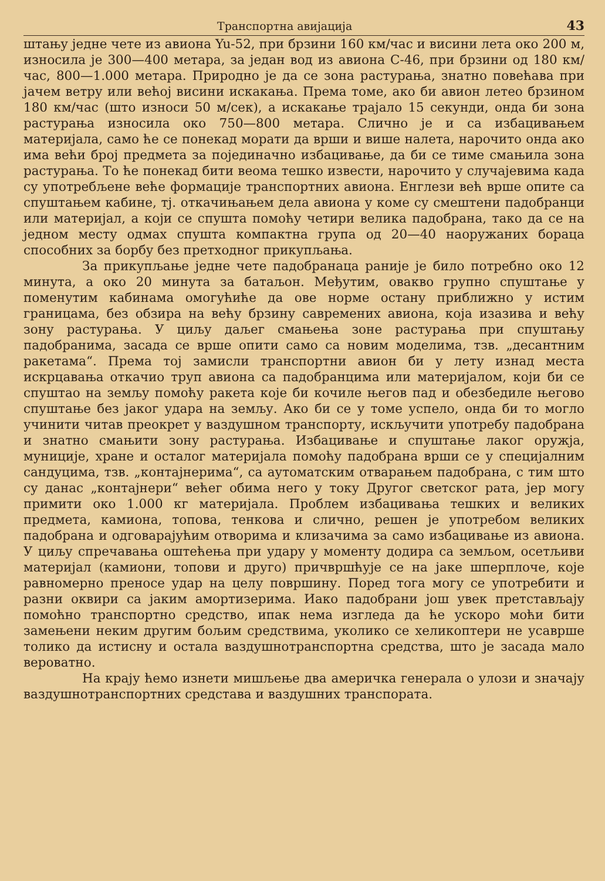Транспортна авијација 43
штању једне чете из авиона Yu-52, при брзини 160 км/час и висини лета око 200 м, износила је 300—400 метара, за један вод из авиона C-46, при брзини од 180 км/час, 800—1.000 метара. Природно је да се зона растурања, знатно повећава при јачем ветру или већој висини искакања. Према томе, ако би авион летео брзином 180 км/час (што износи 50 м/сек), а искакање трајало 15 секунди, онда би зона растурања износила око 750—800 метара. Слично је и са избацивањем материјала, само ће се понекад морати да врши и више налета, нарочито онда ако има већи број предмета за појединачно избацивање, да би се тиме смањила зона растурања. То ће понекад бити веома тешко извести, нарочито у случајевима када су употребљене веће формације транспортних авиона. Енглези већ врше опите са спуштањем кабине, тј. откачињањем дела авиона у коме су смештени падобранци или материјал, а који се спушта помоћу четири велика падобрана, тако да се на једном месту одмах спушта компактна група од 20—40 наоружаних бораца способних за борбу без претходног прикупљања.
За прикупљање једне чете падобранаца раније је било потребно око 12 минута, а око 20 минута за батаљон. Међутим, овакво групно спуштање у поменутим кабинама омогућиће да ове норме остану приближно у истим границама, без обзира на већу брзину савремених авиона, која изазива и већу зону растурања. У циљу даљег смањења зоне растурања при спуштању падобранима, засада се врше опити само са новим моделима, тзв. „десантним ракетама“. Према тој замисли транспортни авион би у лету изнад места искрцавања откачио труп авиона са падобранцима или материјалом, који би се спуштао на земљу помоћу ракета које би кочиле његов пад и обезбедиле његово спуштање без јаког удара на земљу. Ако би се у томе успело, онда би то могло учинити читав преокрет у ваздушном транспорту, искључити употребу падобрана и знатно смањити зону растурања. Избацивање и спуштање лаког оружја, муниције, хране и осталог материјала помоћу падобрана врши се у специјалним сандуцима, тзв. „контајнерима“, са аутоматским отварањем падобрана, с тим што су данас „контајнери“ већег обима него у току Другог светског рата, јер могу примити око 1.000 кг материјала. Проблем избацивања тешких и великих предмета, камиона, топова, тенкова и слично, решен је употребом великих падобрана и одговарајућим отворима и клизачима за само избацивање из авиона. У циљу спречавања оштећења при удару у моменту додира са земљом, осетљиви материјал (камиони, топови и друго) причвршћује се на јаке шперплоче, које равномерно преносе удар на целу површину. Поред тога могу се употребити и разни оквири са јаким амортизерима. Иако падобрани још увек претстављају помоћно транспортно средство, ипак нема изгледа да ће ускоро моћи бити замењени неким другим бољим средствима, уколико се хеликоптери не усавршe толико да истисну и остала ваздушнотранспортна средства, што је засада мало вероватно.
На крају ћемо изнети мишљење два америчка генерала о улози и значају ваздушнотранспортних средстава и ваздушних транспората.